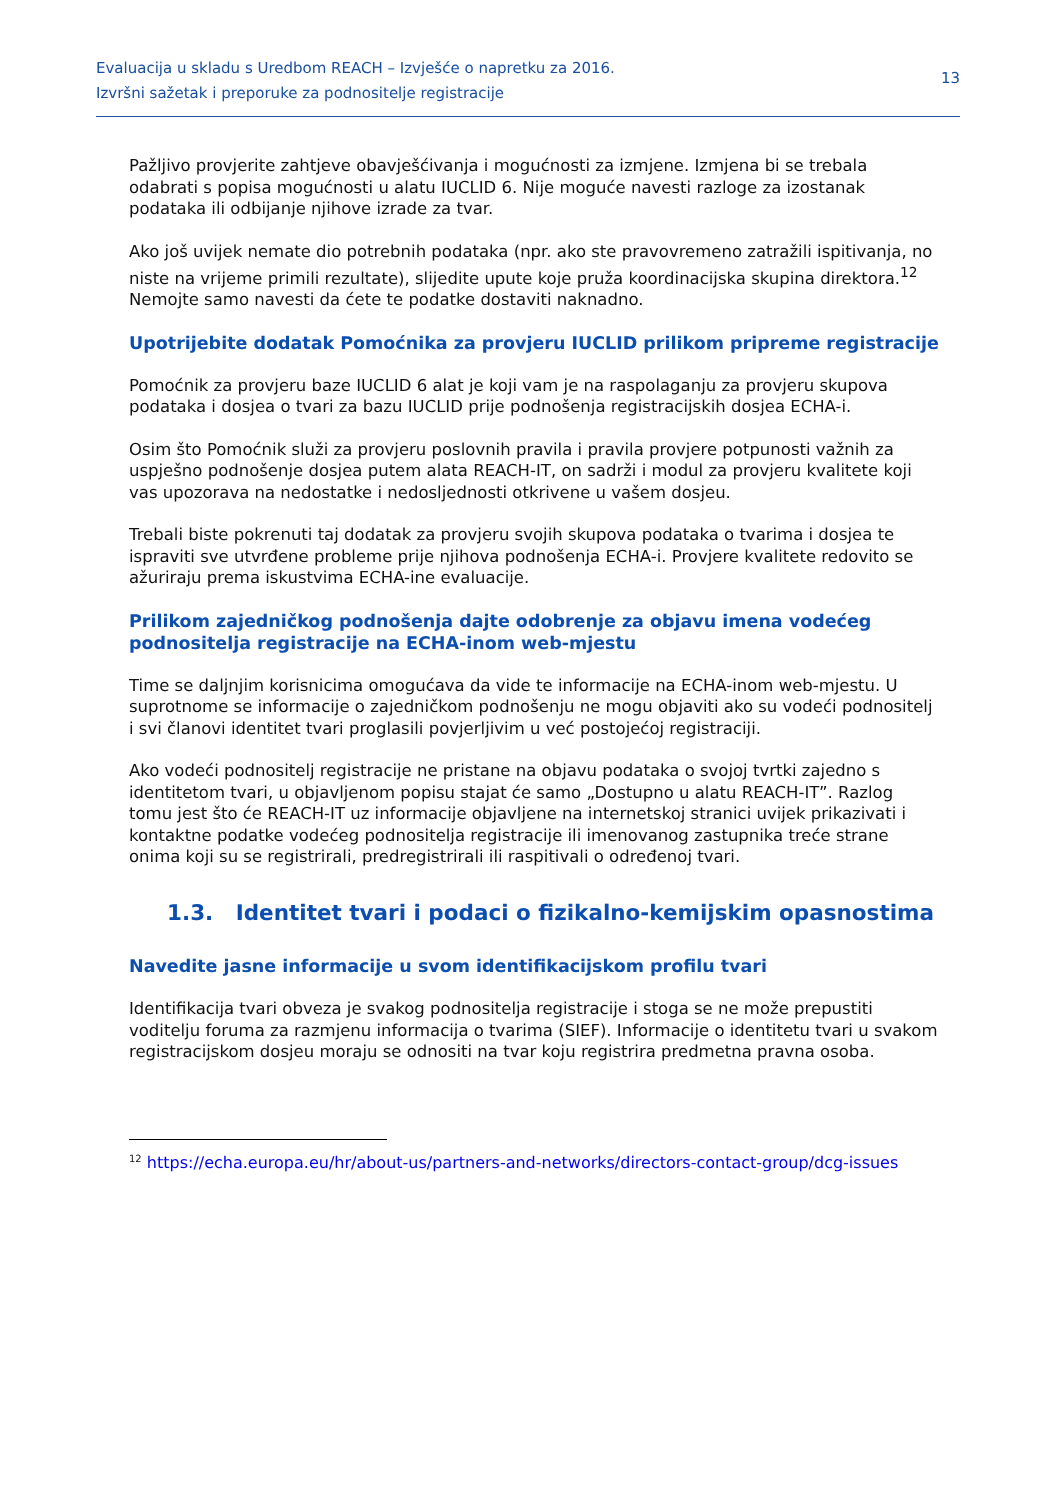Evaluacija u skladu s Uredbom REACH – Izvješće o napretku za 2016.
Izvršni sažetak i preporuke za podnositelje registracije
13
Pažljivo provjerite zahtjeve obavješćivanja i mogućnosti za izmjene. Izmjena bi se trebala odabrati s popisa mogućnosti u alatu IUCLID 6. Nije moguće navesti razloge za izostanak podataka ili odbijanje njihove izrade za tvar.
Ako još uvijek nemate dio potrebnih podataka (npr. ako ste pravovremeno zatražili ispitivanja, no niste na vrijeme primili rezultate), slijedite upute koje pruža koordinacijska skupina direktora.<sup>12</sup> Nemojte samo navesti da ćete te podatke dostaviti naknadno.
Upotrijebite dodatak Pomoćnika za provjeru IUCLID prilikom pripreme registracije
Pomoćnik za provjeru baze IUCLID 6 alat je koji vam je na raspolaganju za provjeru skupova podataka i dosjea o tvari za bazu IUCLID prije podnošenja registracijskih dosjea ECHA-i.
Osim što Pomoćnik služi za provjeru poslovnih pravila i pravila provjere potpunosti važnih za uspješno podnošenje dosjea putem alata REACH-IT, on sadrži i modul za provjeru kvalitete koji vas upozorava na nedostatke i nedosljednosti otkrivene u vašem dosjeu.
Trebali biste pokrenuti taj dodatak za provjeru svojih skupova podataka o tvarima i dosjea te ispraviti sve utvrđene probleme prije njihova podnošenja ECHA-i. Provjere kvalitete redovito se ažuriraju prema iskustvima ECHA-ine evaluacije.
Prilikom zajedničkog podnošenja dajte odobrenje za objavu imena vodećeg podnositelja registracije na ECHA-inom web-mjestu
Time se daljnjim korisnicima omogućava da vide te informacije na ECHA-inom web-mjestu. U suprotnome se informacije o zajedničkom podnošenju ne mogu objaviti ako su vodeći podnositelj i svi članovi identitet tvari proglasili povjerljivim u već postojećoj registraciji.
Ako vodeći podnositelj registracije ne pristane na objavu podataka o svojoj tvrtki zajedno s identitetom tvari, u objavljenom popisu stajat će samo „Dostupno u alatu REACH-IT”. Razlog tomu jest što će REACH-IT uz informacije objavljene na internetskoj stranici uvijek prikazivati i kontaktne podatke vodećeg podnositelja registracije ili imenovanog zastupnika treće strane onima koji su se registrirali, predregistrirali ili raspitivali o određenoj tvari.
1.3. Identitet tvari i podaci o fizikalno-kemijskim opasnostima
Navedite jasne informacije u svom identifikacijskom profilu tvari
Identifikacija tvari obveza je svakog podnositelja registracije i stoga se ne može prepustiti voditelju foruma za razmjenu informacija o tvarima (SIEF). Informacije o identitetu tvari u svakom registracijskom dosjeu moraju se odnositi na tvar koju registrira predmetna pravna osoba.
<sup>12</sup> https://echa.europa.eu/hr/about-us/partners-and-networks/directors-contact-group/dcg-issues